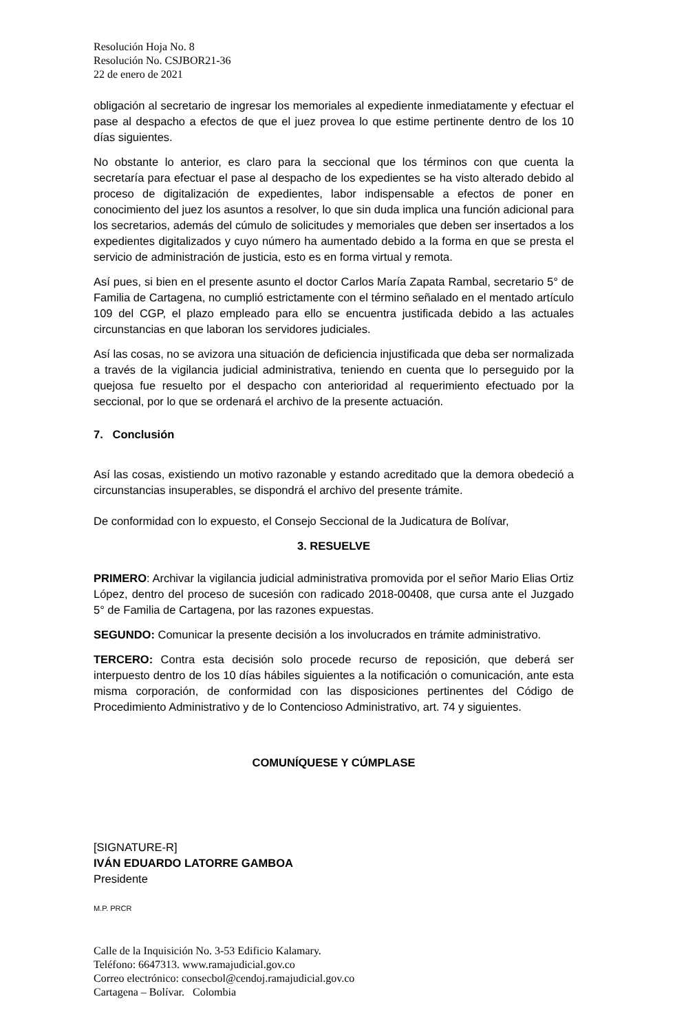Resolución Hoja No. 8
Resolución No. CSJBOR21-36
22 de enero de 2021
obligación al secretario de ingresar los memoriales al expediente inmediatamente y efectuar el pase al despacho a efectos de que el juez provea lo que estime pertinente dentro de los 10 días siguientes.
No obstante lo anterior, es claro para la seccional que los términos con que cuenta la secretaría para efectuar el pase al despacho de los expedientes se ha visto alterado debido al proceso de digitalización de expedientes, labor indispensable a efectos de poner en conocimiento del juez los asuntos a resolver, lo que sin duda implica una función adicional para los secretarios, además del cúmulo de solicitudes y memoriales que deben ser insertados a los expedientes digitalizados y cuyo número ha aumentado debido a la forma en que se presta el servicio de administración de justicia, esto es en forma virtual y remota.
Así pues, si bien en el presente asunto el doctor Carlos María Zapata Rambal, secretario 5° de Familia de Cartagena, no cumplió estrictamente con el término señalado en el mentado artículo 109 del CGP, el plazo empleado para ello se encuentra justificada debido a las actuales circunstancias en que laboran los servidores judiciales.
Así las cosas, no se avizora una situación de deficiencia injustificada que deba ser normalizada a través de la vigilancia judicial administrativa, teniendo en cuenta que lo perseguido por la quejosa fue resuelto por el despacho con anterioridad al requerimiento efectuado por la seccional, por lo que se ordenará el archivo de la presente actuación.
7. Conclusión
Así las cosas, existiendo un motivo razonable y estando acreditado que la demora obedeció a circunstancias insuperables, se dispondrá el archivo del presente trámite.
De conformidad con lo expuesto, el Consejo Seccional de la Judicatura de Bolívar,
3. RESUELVE
PRIMERO: Archivar la vigilancia judicial administrativa promovida por el señor Mario Elias Ortiz López, dentro del proceso de sucesión con radicado 2018-00408, que cursa ante el Juzgado 5° de Familia de Cartagena, por las razones expuestas.
SEGUNDO: Comunicar la presente decisión a los involucrados en trámite administrativo.
TERCERO: Contra esta decisión solo procede recurso de reposición, que deberá ser interpuesto dentro de los 10 días hábiles siguientes a la notificación o comunicación, ante esta misma corporación, de conformidad con las disposiciones pertinentes del Código de Procedimiento Administrativo y de lo Contencioso Administrativo, art. 74 y siguientes.
COMUNÍQUESE Y CÚMPLASE
[SIGNATURE-R]
IVÁN EDUARDO LATORRE GAMBOA
Presidente
M.P. PRCR
Calle de la Inquisición No. 3-53 Edificio Kalamary.
Teléfono: 6647313. www.ramajudicial.gov.co
Correo electrónico: consecbol@cendoj.ramajudicial.gov.co
Cartagena – Bolívar. Colombia